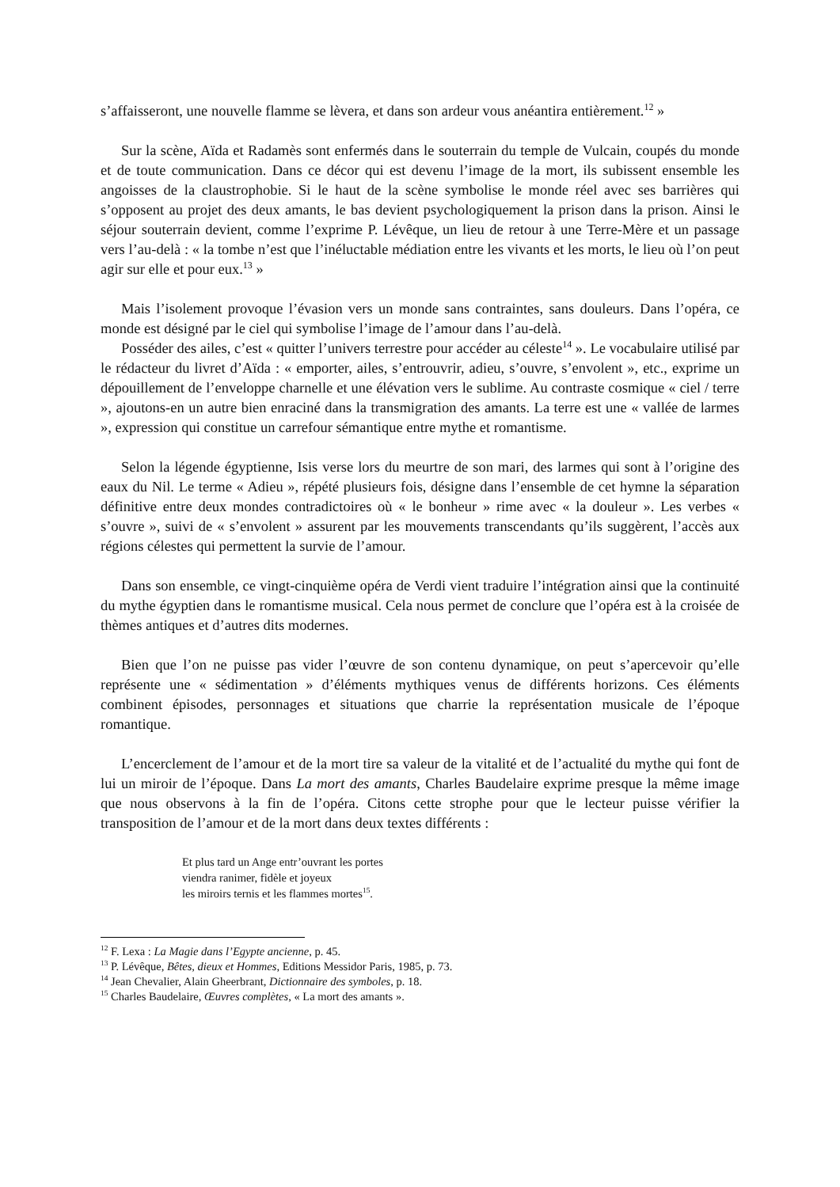s’affaisseront, une nouvelle flamme se lèvera, et dans son ardeur vous anéantira entièrement.<sup>12</sup> »
Sur la scène, Aïda et Radamès sont enfermés dans le souterrain du temple de Vulcain, coupés du monde et de toute communication. Dans ce décor qui est devenu l’image de la mort, ils subissent ensemble les angoisses de la claustrophobie. Si le haut de la scène symbolise le monde réel avec ses barrières qui s’opposent au projet des deux amants, le bas devient psychologiquement la prison dans la prison. Ainsi le séjour souterrain devient, comme l’exprime P. Lévêque, un lieu de retour à une Terre-Mère et un passage vers l’au-delà : « la tombe n’est que l’inéluctable médiation entre les vivants et les morts, le lieu où l’on peut agir sur elle et pour eux.<sup>13</sup> »
Mais l’isolement provoque l’évasion vers un monde sans contraintes, sans douleurs. Dans l’opéra, ce monde est désigné par le ciel qui symbolise l’image de l’amour dans l’au-delà.
Posséder des ailes, c’est « quitter l’univers terrestre pour accéder au céleste<sup>14</sup> ». Le vocabulaire utilisé par le rédacteur du livret d’Aïda : « emporter, ailes, s’entrouvrir, adieu, s’ouvre, s’envolent », etc., exprime un dépouillement de l’enveloppe charnelle et une élévation vers le sublime. Au contraste cosmique « ciel / terre », ajoutons-en un autre bien enraciné dans la transmigration des amants. La terre est une « vallée de larmes », expression qui constitue un carrefour sémantique entre mythe et romantisme.
Selon la légende égyptienne, Isis verse lors du meurtre de son mari, des larmes qui sont à l’origine des eaux du Nil. Le terme « Adieu », répété plusieurs fois, désigne dans l’ensemble de cet hymne la séparation définitive entre deux mondes contradictoires où « le bonheur » rime avec « la douleur ». Les verbes « s’ouvre », suivi de « s’envolent » assurent par les mouvements transcendants qu’ils suggèrent, l’accès aux régions célestes qui permettent la survie de l’amour.
Dans son ensemble, ce vingt-cinquième opéra de Verdi vient traduire l’intégration ainsi que la continuité du mythe égyptien dans le romantisme musical. Cela nous permet de conclure que l’opéra est à la croisée de thèmes antiques et d’autres dits modernes.
Bien que l’on ne puisse pas vider l’œuvre de son contenu dynamique, on peut s’apercevoir qu’elle représente une « sédimentation » d’éléments mythiques venus de différents horizons. Ces éléments combinent épisodes, personnages et situations que charrie la représentation musicale de l’époque romantique.
L’encerclement de l’amour et de la mort tire sa valeur de la vitalité et de l’actualité du mythe qui font de lui un miroir de l’époque. Dans La mort des amants, Charles Baudelaire exprime presque la même image que nous observons à la fin de l’opéra. Citons cette strophe pour que le lecteur puisse vérifier la transposition de l’amour et de la mort dans deux textes différents :
Et plus tard un Ange entr’ouvrant les portes
viendra ranimer, fidèle et joyeux
les miroirs ternis et les flammes mortes<sup>15</sup>.
<sup>12</sup> F. Lexa : La Magie dans l’Egypte ancienne, p. 45.
<sup>13</sup> P. Lévêque, Bêtes, dieux et Hommes, Editions Messidor Paris, 1985, p. 73.
<sup>14</sup> Jean Chevalier, Alain Gheerbrant, Dictionnaire des symboles, p. 18.
<sup>15</sup> Charles Baudelaire, Œuvres complètes, « La mort des amants ».